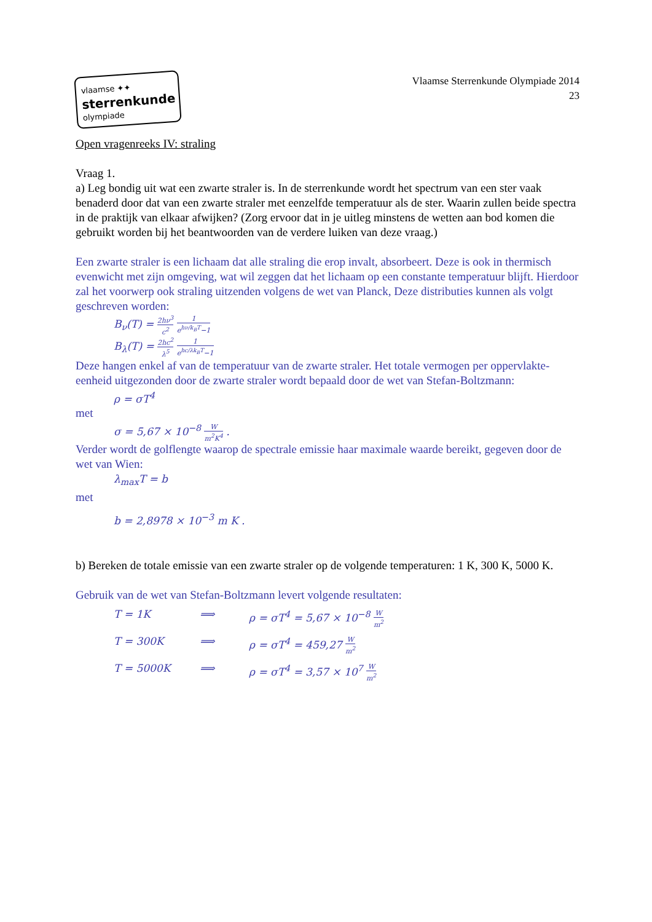vlaamse ✦✦
sterrenkunde
olympiade
Vlaamse Sterrenkunde Olympiade 2014
23
Open vragenreeks IV: straling
Vraag 1.
a) Leg bondig uit wat een zwarte straler is. In de sterrenkunde wordt het spectrum van een ster vaak benaderd door dat van een zwarte straler met eenzelfde temperatuur als de ster. Waarin zullen beide spectra in de praktijk van elkaar afwijken? (Zorg ervoor dat in je uitleg minstens de wetten aan bod komen die gebruikt worden bij het beantwoorden van de verdere luiken van deze vraag.)
Een zwarte straler is een lichaam dat alle straling die erop invalt, absorbeert. Deze is ook in thermisch evenwicht met zijn omgeving, wat wil zeggen dat het lichaam op een constante temperatuur blijft. Hierdoor zal het voorwerp ook straling uitzenden volgens de wet van Planck, Deze distributies kunnen als volgt geschreven worden:
B<sub>ν</sub>(T) = 2hν<sup>3</sup> c<sup>2</sup> 1 e<sup>hν/k<sub>B</sub>T</sup>−1
B<sub>λ</sub>(T) = 2hc<sup>2</sup> λ<sup>5</sup> 1 e<sup>hc/λk<sub>B</sub>T</sup>−1
Deze hangen enkel af van de temperatuur van de zwarte straler. Het totale vermogen per oppervlakte-eenheid uitgezonden door de zwarte straler wordt bepaald door de wet van Stefan-Boltzmann:
ρ = σT<sup>4</sup>
met
σ = 5,67 × 10<sup>−8</sup> W m<sup>2</sup>K<sup>4</sup> .
Verder wordt de golflengte waarop de spectrale emissie haar maximale waarde bereikt, gegeven door de wet van Wien:
λ<sub>max</sub>T = b
met
b = 2,8978 × 10<sup>−3</sup> m K .
b) Bereken de totale emissie van een zwarte straler op de volgende temperaturen: 1 K, 300 K, 5000 K.
Gebruik van de wet van Stefan-Boltzmann levert volgende resultaten:
T = 1K ⟹ ρ = σT<sup>4</sup> = 5,67 × 10<sup>−8</sup> W m<sup>2</sup>
T = 300K ⟹ ρ = σT<sup>4</sup> = 459,27 W m<sup>2</sup>
T = 5000K ⟹ ρ = σT<sup>4</sup> = 3,57 × 10<sup>7</sup> W m<sup>2</sup>